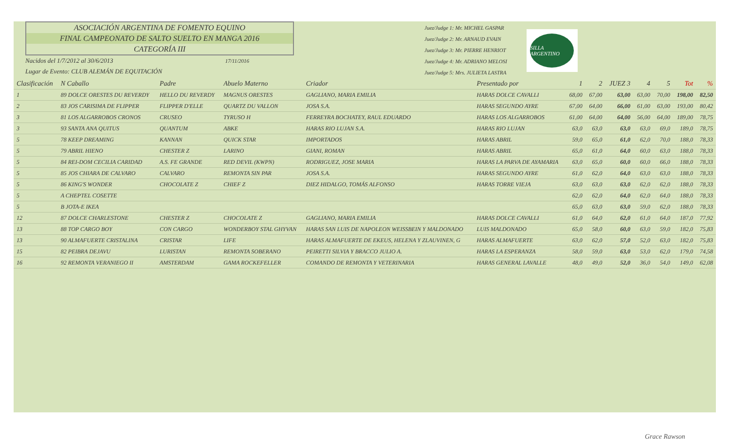ASOCIACIÓN ARGENTINA DE FOMENTO EQUINO
FINAL CAMPEONATO DE SALTO SUELTO EN MANGA 2016
CATEGORÍA III
Nacidos del 1/7/2012 al 30/6/2013 17/11/2016
Lugar de Evento: CLUB ALEMÁN DE EQUITACIÓN
Juez/Judge 1: Mr. MICHEL GASPAR
Juez/Judge 2: Mr. ARNAUD EVAIN
Juez/Judge 3: Mr. PIERRE HENRIOT
Juez/Judge 4: Mr. ADRIANO MELOSI
Juez/Judge 5: Mrs. JULIETA LASTRA
SILLA ARGENTINO
| Clasificación | N Caballo | Padre | Abuelo Materno | Criador | Presentado por | 1 | 2 | JUEZ 3 | 4 | 5 | Tot | % |
| --- | --- | --- | --- | --- | --- | --- | --- | --- | --- | --- | --- | --- |
| 1 | 89 DOLCE ORESTES DU REVERDY | HELLO DU REVERDY | MAGNUS ORESTES | GAGLIANO, MARIA EMILIA | HARAS DOLCE CAVALLI | 68,00 | 67,00 | 63,00 | 63,00 | 70,00 | 198,00 | 82,50 |
| 2 | 83 JOS CARISIMA DE FLIPPER | FLIPPER D'ELLE | QUARTZ DU VALLON | JOSA S.A. | HARAS SEGUNDO AYRE | 67,00 | 64,00 | 66,00 | 61,00 | 63,00 | 193,00 | 80,42 |
| 3 | 81 LOS ALGARROBOS CRONOS | CRUSEO | TYRUSO H | FERREYRA BOCHATEY, RAUL EDUARDO | HARAS LOS ALGARROBOS | 61,00 | 64,00 | 64,00 | 56,00 | 64,00 | 189,00 | 78,75 |
| 3 | 93 SANTA ANA QUITUS | QUANTUM | ABKE | HARAS RIO LUJAN S.A. | HARAS RIO LUJAN | 63,0 | 63,0 | 63,0 | 63,0 | 69,0 | 189,0 | 78,75 |
| 5 | 78 KEEP DREAMING | KANNAN | QUICK STAR | IMPORTADOS | HARAS ABRIL | 59,0 | 65,0 | 61,0 | 62,0 | 70,0 | 188,0 | 78,33 |
| 5 | 79 ABRIL HIENO | CHESTER Z | LARINO | GIANI, ROMAN | HARAS ABRIL | 65,0 | 61,0 | 64,0 | 60,0 | 63,0 | 188,0 | 78,33 |
| 5 | 84 REI-DOM CECILIA CARIDAD | A.S. FE GRANDE | RED DEVIL (KWPN) | RODRIGUEZ, JOSE MARIA | HARAS LA PARVA DE AYAMARIA | 63,0 | 65,0 | 60,0 | 60,0 | 66,0 | 188,0 | 78,33 |
| 5 | 85 JOS CHIARA DE CALVARO | CALVARO | REMONTA SIN PAR | JOSA S.A. | HARAS SEGUNDO AYRE | 61,0 | 62,0 | 64,0 | 63,0 | 63,0 | 188,0 | 78,33 |
| 5 | 86 KING'S WONDER | CHOCOLATE Z | CHIEF Z | DIEZ HIDALGO, TOMÁS ALFONSO | HARAS TORRE VIEJA | 63,0 | 63,0 | 63,0 | 62,0 | 62,0 | 188,0 | 78,33 |
| 5 | A CHEPTEL COSETTE | | | | | 62,0 | 62,0 | 64,0 | 62,0 | 64,0 | 188,0 | 78,33 |
| 5 | B JOTA-E IKEA | | | | | 65,0 | 63,0 | 63,0 | 59,0 | 62,0 | 188,0 | 78,33 |
| 12 | 87 DOLCE CHARLESTONE | CHESTER Z | CHOCOLATE Z | GAGLIANO, MARIA EMILIA | HARAS DOLCE CAVALLI | 61,0 | 64,0 | 62,0 | 61,0 | 64,0 | 187,0 | 77,92 |
| 13 | 88 TOP CARGO BOY | CON CARGO | WONDERBOY STAL GHYVAN | HARAS SAN LUIS DE NAPOLEON WEISSBEIN Y MALDONADO | LUIS MALDONADO | 65,0 | 58,0 | 60,0 | 63,0 | 59,0 | 182,0 | 75,83 |
| 13 | 90 ALMAFUERTE CRISTALINA | CRISTAR | LIFE | HARAS ALMAFUERTE DE EKEUS, HELENA Y ZLAUVINEN, G | HARAS ALMAFUERTE | 63,0 | 62,0 | 57,0 | 52,0 | 63,0 | 182,0 | 75,83 |
| 15 | 82 PEIBRA DEJAVU | LURISTAN | REMONTA SOBERANO | PEIRETTI SILVIA Y BRACCO JULIO A. | HARAS LA ESPERANZA | 58,0 | 59,0 | 63,0 | 53,0 | 62,0 | 179,0 | 74,58 |
| 16 | 92 REMONTA VERANIEGO II | AMSTERDAM | GAMA ROCKEFELLER | COMANDO DE REMONTA Y VETERINARIA | HARAS GENERAL LAVALLE | 48,0 | 49,0 | 52,0 | 36,0 | 54,0 | 149,0 | 62,08 |
Grace Rawson